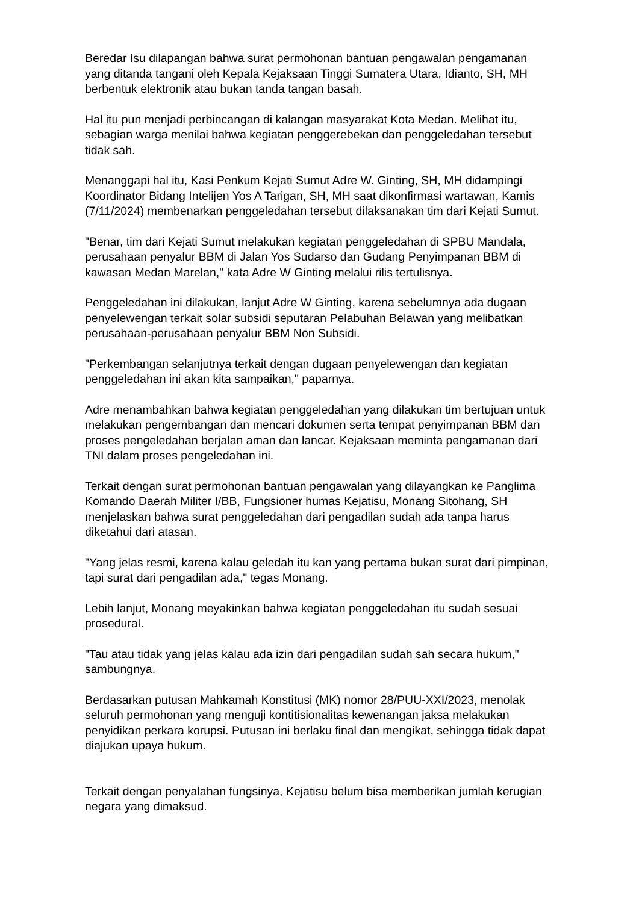Beredar Isu dilapangan bahwa surat permohonan bantuan pengawalan pengamanan yang ditanda tangani oleh Kepala Kejaksaan Tinggi Sumatera Utara, Idianto, SH, MH berbentuk elektronik atau bukan tanda tangan basah.
Hal itu pun menjadi perbincangan di kalangan masyarakat Kota Medan. Melihat itu, sebagian warga menilai bahwa kegiatan penggerebekan dan penggeledahan tersebut tidak sah.
Menanggapi hal itu, Kasi Penkum Kejati Sumut Adre W. Ginting, SH, MH didampingi Koordinator Bidang Intelijen Yos A Tarigan, SH, MH saat dikonfirmasi wartawan, Kamis (7/11/2024) membenarkan penggeledahan tersebut dilaksanakan tim dari Kejati Sumut.
"Benar, tim dari Kejati Sumut melakukan kegiatan penggeledahan di SPBU Mandala, perusahaan penyalur BBM di Jalan Yos Sudarso dan Gudang Penyimpanan BBM di kawasan Medan Marelan," kata Adre W Ginting melalui rilis tertulisnya.
Penggeledahan ini dilakukan, lanjut Adre W Ginting, karena sebelumnya ada dugaan penyelewengan terkait solar subsidi seputaran Pelabuhan Belawan yang melibatkan perusahaan-perusahaan penyalur BBM Non Subsidi.
"Perkembangan selanjutnya terkait dengan dugaan penyelewengan dan kegiatan penggeledahan ini akan kita sampaikan," paparnya.
Adre menambahkan bahwa kegiatan penggeledahan yang dilakukan tim bertujuan untuk melakukan pengembangan dan mencari dokumen serta tempat penyimpanan BBM dan proses pengeledahan berjalan aman dan lancar. Kejaksaan meminta pengamanan dari TNI dalam proses pengeledahan ini.
Terkait dengan surat permohonan bantuan pengawalan yang dilayangkan ke Panglima Komando Daerah Militer I/BB, Fungsioner humas Kejatisu, Monang Sitohang, SH menjelaskan bahwa surat penggeledahan dari pengadilan sudah ada tanpa harus diketahui dari atasan.
"Yang jelas resmi, karena kalau geledah itu kan yang pertama bukan surat dari pimpinan, tapi surat dari pengadilan ada," tegas Monang.
Lebih lanjut, Monang meyakinkan bahwa kegiatan penggeledahan itu sudah sesuai prosedural.
"Tau atau tidak yang jelas kalau ada izin dari pengadilan sudah sah secara hukum," sambungnya.
Berdasarkan putusan Mahkamah Konstitusi (MK) nomor 28/PUU-XXI/2023, menolak seluruh permohonan yang menguji kontitisionalitas kewenangan jaksa melakukan penyidikan perkara korupsi. Putusan ini berlaku final dan mengikat, sehingga tidak dapat diajukan upaya hukum.
Terkait dengan penyalahan fungsinya, Kejatisu belum bisa memberikan jumlah kerugian negara yang dimaksud.